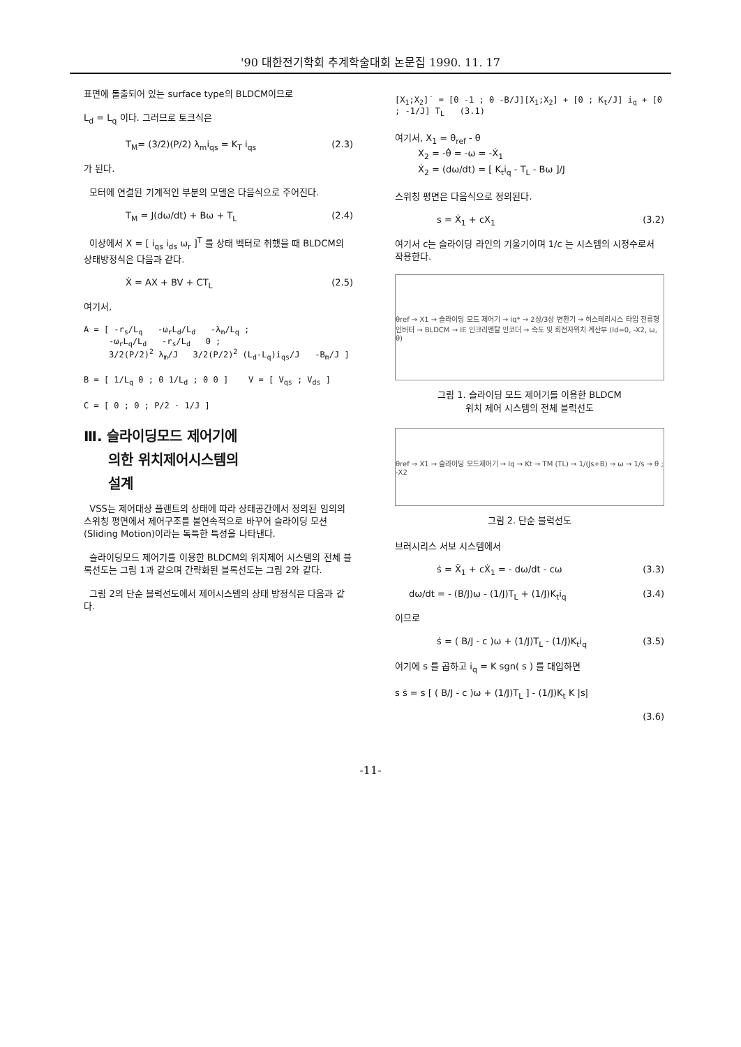'90 대한전기학회 추계학술대회 논문집 1990. 11. 17
표면에 돌출되어 있는 surface type의 BLDCM이므로
L<sub>d</sub> = L<sub>q</sub> 이다. 그러므로 토크식은
T<sub>M</sub>= (3/2)(P/2) λ<sub>m</sub>i<sub>qs</sub> = K<sub>T</sub> i<sub>qs</sub> (2.3)
가 된다.
모터에 연결된 기계적인 부분의 모델은 다음식으로 주어진다.
T<sub>M</sub> = J(dω/dt) + Bω + T<sub>L</sub> (2.4)
이상에서 X = [ i<sub>qs</sub> i<sub>ds</sub> ω<sub>r</sub> ]<sup>T</sup> 를 상태 벡터로 취했을 때 BLDCM의 상태방정식은 다음과 같다.
Ẋ = AX + BV + CT<sub>L</sub> (2.5)
여기서,
A = [ -r<sub>s</sub>/L<sub>q</sub> -ω<sub>r</sub>L<sub>d</sub>/L<sub>d</sub> -λ<sub>m</sub>/L<sub>q</sub> ;
-ω<sub>r</sub>L<sub>q</sub>/L<sub>d</sub> -r<sub>s</sub>/L<sub>d</sub> 0 ;
3/2(P/2)<sup>2</sup> λ<sub>m</sub>/J 3/2(P/2)<sup>2</sup> (L<sub>d</sub>-L<sub>q</sub>)i<sub>qs</sub>/J -B<sub>m</sub>/J ]
B = [ 1/L<sub>q</sub> 0 ; 0 1/L<sub>d</sub> ; 0 0 ] V = [ V<sub>qs</sub> ; V<sub>ds</sub> ]
C = [ 0 ; 0 ; P/2 · 1/J ]
Ⅲ. 슬라이딩모드 제어기에
의한 위치제어시스템의
설계
VSS는 제어대상 플랜트의 상태에 따라 상태공간에서 정의된 임의의 스위칭 평면에서 제어구조를 불연속적으로 바꾸어 슬라이딩 모션(Sliding Motion)이라는 독특한 특성을 나타낸다.
슬라이딩모드 제어기를 이용한 BLDCM의 위치제어 시스템의 전체 블록선도는 그림 1과 같으며 간략화된 블록선도는 그림 2와 같다.
그림 2의 단순 블럭선도에서 제어시스템의 상태 방정식은 다음과 같다.
[X<sub>1</sub>;X<sub>2</sub>]˙ = [0 -1 ; 0 -B/J][X<sub>1</sub>;X<sub>2</sub>] + [0 ; K<sub>t</sub>/J] i<sub>q</sub> + [0 ; -1/J] T<sub>L</sub> (3.1)
여기서, X<sub>1</sub> = θ<sub>ref</sub> - θ
X<sub>2</sub> = -θ̇ = -ω = -Ẋ<sub>1</sub>
Ẋ<sub>2</sub> = (dω/dt) = [ K<sub>t</sub>i<sub>q</sub> - T<sub>L</sub> - Bω ]/J
스위칭 평면은 다음식으로 정의된다.
s = Ẋ<sub>1</sub> + cX<sub>1</sub> (3.2)
여기서 c는 슬라이딩 라인의 기울기이며 1/c 는 시스템의 시정수로서 작용한다.
θref → X1 → 슬라이딩 모드 제어기 → iq* → 2상/3상 변환기 → 히스테리시스 타입 전류형 인버터 → BLDCM → IE 인크리멘탈 인코더 → 속도 및 회전자위치 계산부 (Id=0, -X2, ω, θ)
그림 1. 슬라이딩 모드 제어기를 이용한 BLDCM
위치 제어 시스템의 전체 블럭선도
θref → X1 → 슬라이딩 모드제어기 → Iq → Kt → TM (TL) → 1/(Js+B) → ω → 1/s → θ ; -X2
그림 2. 단순 블럭선도
브러시리스 서보 시스템에서
ṡ = Ẍ<sub>1</sub> + cẊ<sub>1</sub> = - dω/dt - cω (3.3)
dω/dt = - (B/J)ω - (1/J)T<sub>L</sub> + (1/J)K<sub>t</sub>i<sub>q</sub> (3.4)
이므로
ṡ = ( B/J - c )ω + (1/J)T<sub>L</sub> - (1/J)K<sub>t</sub>i<sub>q</sub> (3.5)
여기에 s 를 곱하고 i<sub>q</sub> = K sgn( s ) 를 대입하면
s ṡ = s [ ( B/J - c )ω + (1/J)T<sub>L</sub> ] - (1/J)K<sub>t</sub> K |s|
(3.6)
-11-